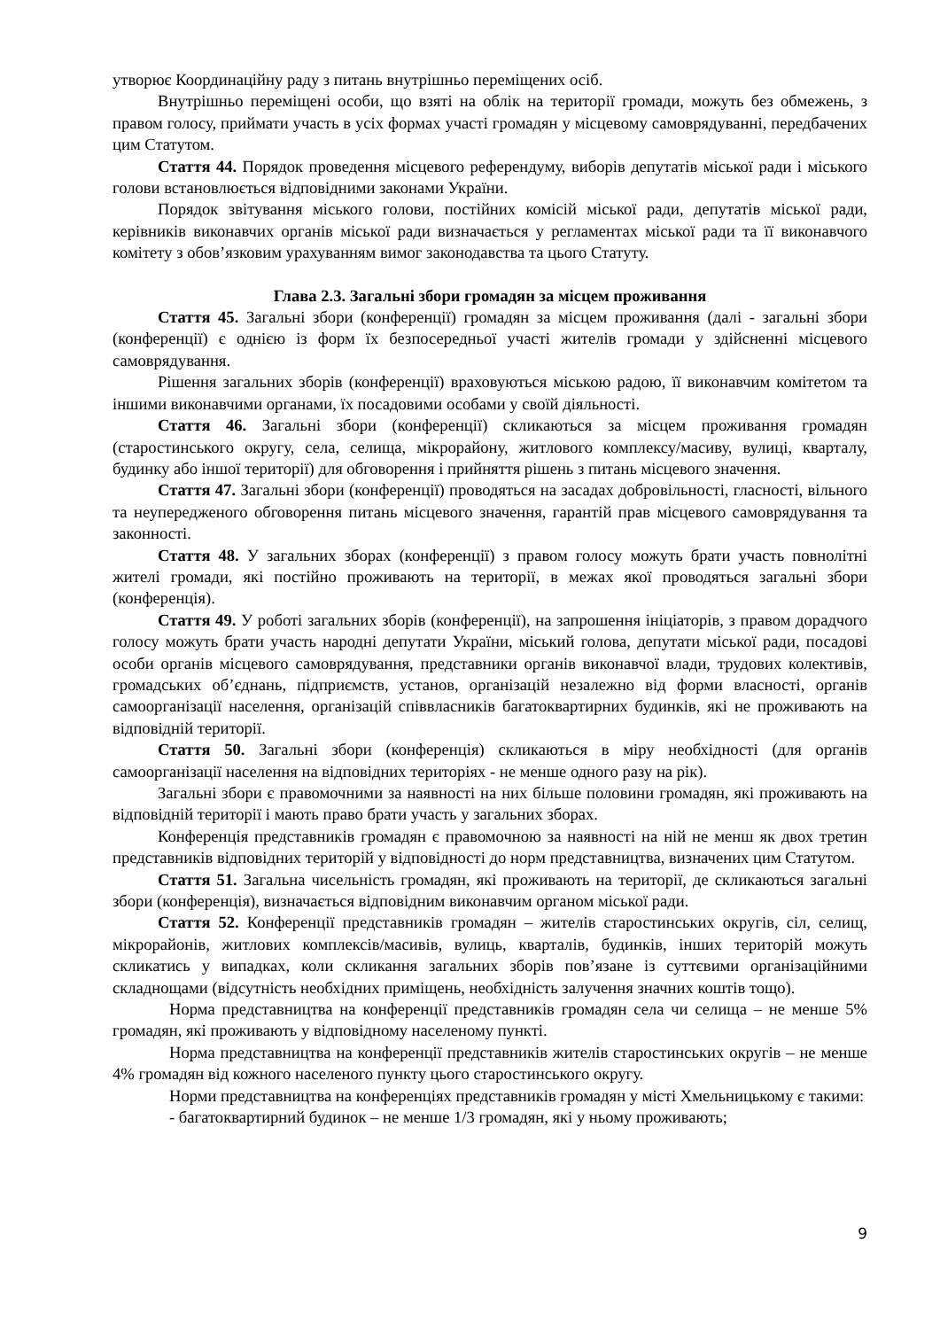утворює Координаційну раду з питань внутрішньо переміщених осіб.
Внутрішньо переміщені особи, що взяті на облік на території громади, можуть без обмежень, з правом голосу, приймати участь в усіх формах участі громадян у місцевому самоврядуванні, передбачених цим Статутом.
Стаття 44. Порядок проведення місцевого референдуму, виборів депутатів міської ради і міського голови встановлюється відповідними законами України.
Порядок звітування міського голови, постійних комісій міської ради, депутатів міської ради, керівників виконавчих органів міської ради визначається у регламентах міської ради та її виконавчого комітету з обов’язковим урахуванням вимог законодавства та цього Статуту.
Глава 2.3. Загальні збори громадян за місцем проживання
Стаття 45. Загальні збори (конференції) громадян за місцем проживання (далі - загальні збори (конференції) є однією із форм їх безпосередньої участі жителів громади у здійсненні місцевого самоврядування.
Рішення загальних зборів (конференції) враховуються міською радою, її виконавчим комітетом та іншими виконавчими органами, їх посадовими особами у своїй діяльності.
Стаття 46. Загальні збори (конференції) скликаються за місцем проживання громадян (старостинського округу, села, селища, мікрорайону, житлового комплексу/масиву, вулиці, кварталу, будинку або іншої території) для обговорення і прийняття рішень з питань місцевого значення.
Стаття 47. Загальні збори (конференції) проводяться на засадах добровільності, гласності, вільного та неупередженого обговорення питань місцевого значення, гарантій прав місцевого самоврядування та законності.
Стаття 48. У загальних зборах (конференції) з правом голосу можуть брати участь повнолітні жителі громади, які постійно проживають на території, в межах якої проводяться загальні збори (конференція).
Стаття 49. У роботі загальних зборів (конференції), на запрошення ініціаторів, з правом дорадчого голосу можуть брати участь народні депутати України, міський голова, депутати міської ради, посадові особи органів місцевого самоврядування, представники органів виконавчої влади, трудових колективів, громадських об’єднань, підприємств, установ, організацій незалежно від форми власності, органів самоорганізації населення, організацій співвласників багатоквартирних будинків, які не проживають на відповідній території.
Стаття 50. Загальні збори (конференція) скликаються в міру необхідності (для органів самоорганізації населення на відповідних територіях - не менше одного разу на рік).
Загальні збори є правомочними за наявності на них більше половини громадян, які проживають на відповідній території і мають право брати участь у загальних зборах.
Конференція представників громадян є правомочною за наявності на ній не менш як двох третин представників відповідних територій у відповідності до норм представництва, визначених цим Статутом.
Стаття 51. Загальна чисельність громадян, які проживають на території, де скликаються загальні збори (конференція), визначається відповідним виконавчим органом міської ради.
Стаття 52. Конференції представників громадян – жителів старостинських округів, сіл, селищ, мікрорайонів, житлових комплексів/масивів, вулиць, кварталів, будинків, інших територій можуть скликатись у випадках, коли скликання загальних зборів пов’язане із суттєвими організаційними складнощами (відсутність необхідних приміщень, необхідність залучення значних коштів тощо).
Норма представництва на конференції представників громадян села чи селища – не менше 5% громадян, які проживають у відповідному населеному пункті.
Норма представництва на конференції представників жителів старостинських округів – не менше 4% громадян від кожного населеного пункту цього старостинського округу.
Норми представництва на конференціях представників громадян у місті Хмельницькому є такими:
- багатоквартирний будинок – не менше 1/3 громадян, які у ньому проживають;
9